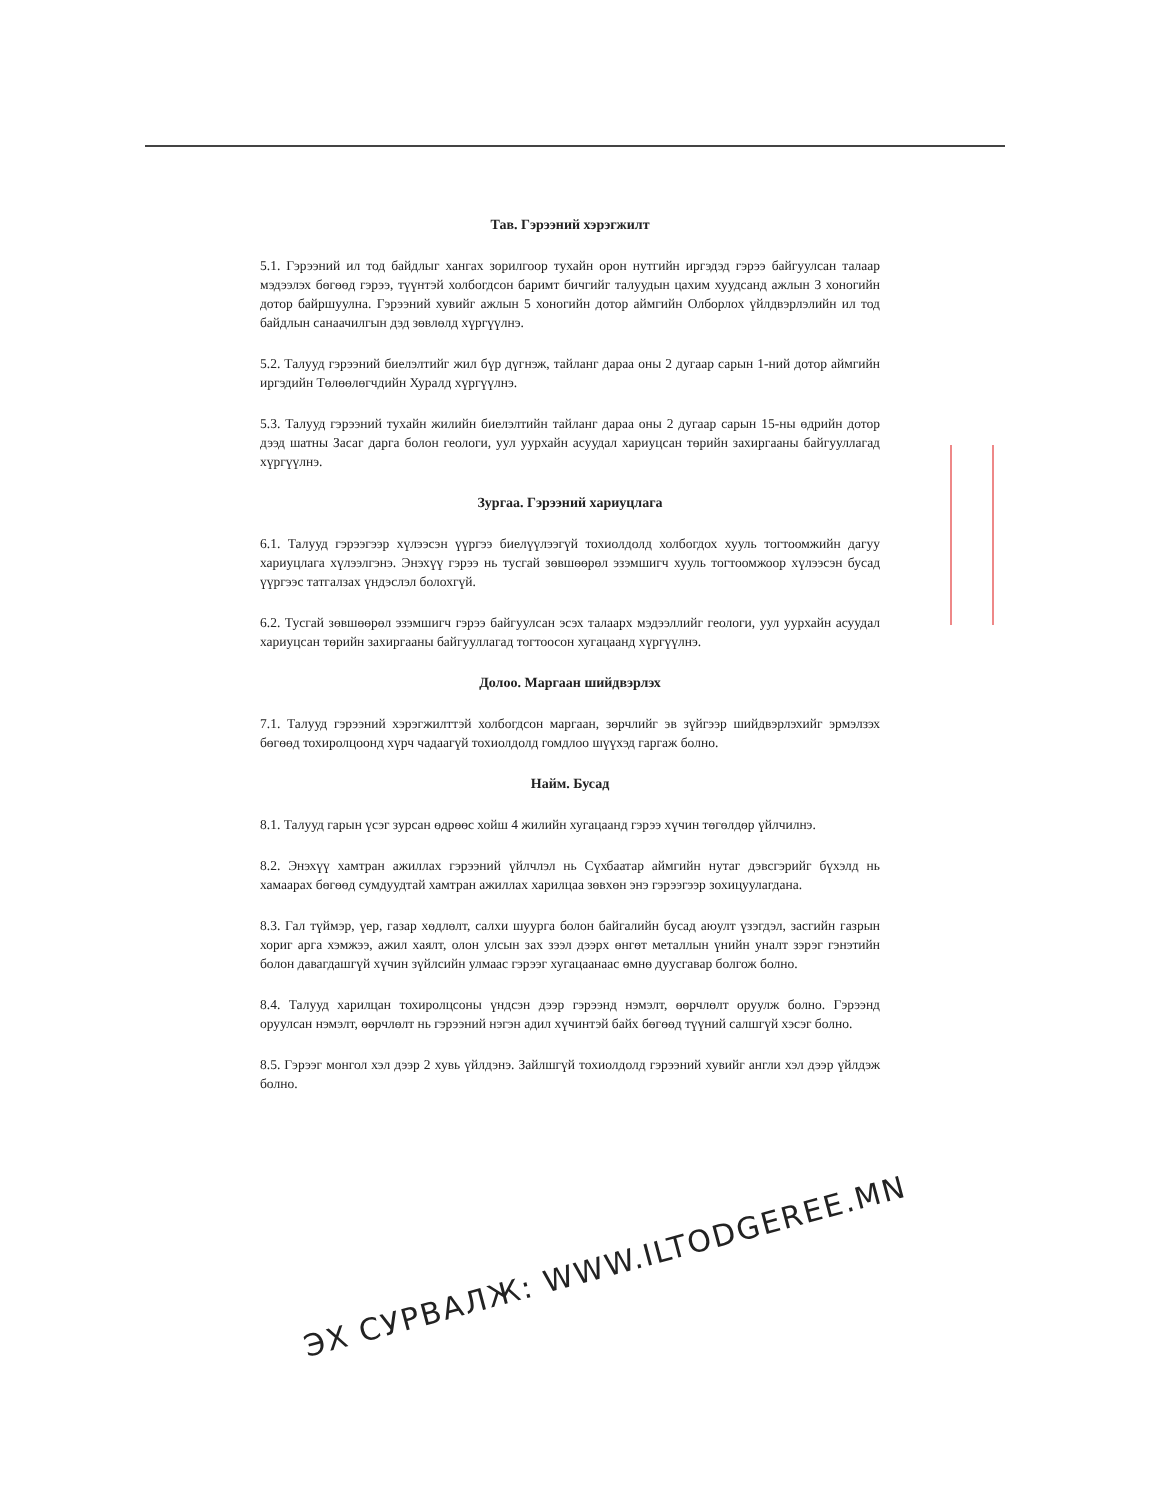Тав. Гэрээний хэрэгжилт
5.1. Гэрээний ил тод байдлыг хангах зорилгоор тухайн орон нутгийн иргэдэд гэрээ байгуулсан талаар мэдээлэх бөгөөд гэрээ, түүнтэй холбогдсон баримт бичгийг талуудын цахим хуудсанд ажлын 3 хоногийн дотор байршуулна. Гэрээний хувийг ажлын 5 хоногийн дотор аймгийн Олборлох үйлдвэрлэлийн ил тод байдлын санаачилгын дэд зөвлөлд хүргүүлнэ.
5.2. Талууд гэрээний биелэлтийг жил бүр дүгнэж, тайланг дараа оны 2 дугаар сарын 1-ний дотор аймгийн иргэдийн Төлөөлөгчдийн Хуралд хүргүүлнэ.
5.3. Талууд гэрээний тухайн жилийн биелэлтийн тайланг дараа оны 2 дугаар сарын 15-ны өдрийн дотор дээд шатны Засаг дарга болон геологи, уул уурхайн асуудал хариуцсан төрийн захиргааны байгууллагад хүргүүлнэ.
Зургаа. Гэрээний хариуцлага
6.1. Талууд гэрээгээр хүлээсэн үүргээ биелүүлээгүй тохиолдолд холбогдох хууль тогтоомжийн дагуу хариуцлага хүлээлгэнэ. Энэхүү гэрээ нь тусгай зөвшөөрөл эзэмшигч хууль тогтоомжоор хүлээсэн бусад үүргээс татгалзах үндэслэл болохгүй.
6.2. Тусгай зөвшөөрөл эзэмшигч гэрээ байгуулсан эсэх талаарх мэдээллийг геологи, уул уурхайн асуудал хариуцсан төрийн захиргааны байгууллагад тогтоосон хугацаанд хүргүүлнэ.
Долоо. Маргаан шийдвэрлэх
7.1. Талууд гэрээний хэрэгжилттэй холбогдсон маргаан, зөрчлийг эв зүйгээр шийдвэрлэхийг эрмэлзэх бөгөөд тохиролцоонд хүрч чадаагүй тохиолдолд гомдлоо шүүхэд гаргаж болно.
Найм. Бусад
8.1. Талууд гарын үсэг зурсан өдрөөс хойш 4 жилийн хугацаанд гэрээ хүчин төгөлдөр үйлчилнэ.
8.2. Энэхүү хамтран ажиллах гэрээний үйлчлэл нь Сүхбаатар аймгийн нутаг дэвсгэрийг бүхэлд нь хамаарах бөгөөд сумдуудтай хамтран ажиллах харилцаа зөвхөн энэ гэрээгээр зохицуулагдана.
8.3. Гал түймэр, үер, газар хөдлөлт, салхи шуурга болон байгалийн бусад аюулт үзэгдэл, засгийн газрын хориг арга хэмжээ, ажил хаялт, олон улсын зах зээл дээрх өнгөт металлын үнийн уналт зэрэг гэнэтийн болон давагдашгүй хүчин зүйлсийн улмаас гэрээг хугацаанаас өмнө дуусгавар болгож болно.
8.4. Талууд харилцан тохиролцсоны үндсэн дээр гэрээнд нэмэлт, өөрчлөлт оруулж болно. Гэрээнд оруулсан нэмэлт, өөрчлөлт нь гэрээний нэгэн адил хүчинтэй байх бөгөөд түүний салшгүй хэсэг болно.
8.5. Гэрээг монгол хэл дээр 2 хувь үйлдэнэ. Зайлшгүй тохиолдолд гэрээний хувийг англи хэл дээр үйлдэж болно.
ЭХ СУРВАЛЖ: WWW.ILTODGEREE.MN